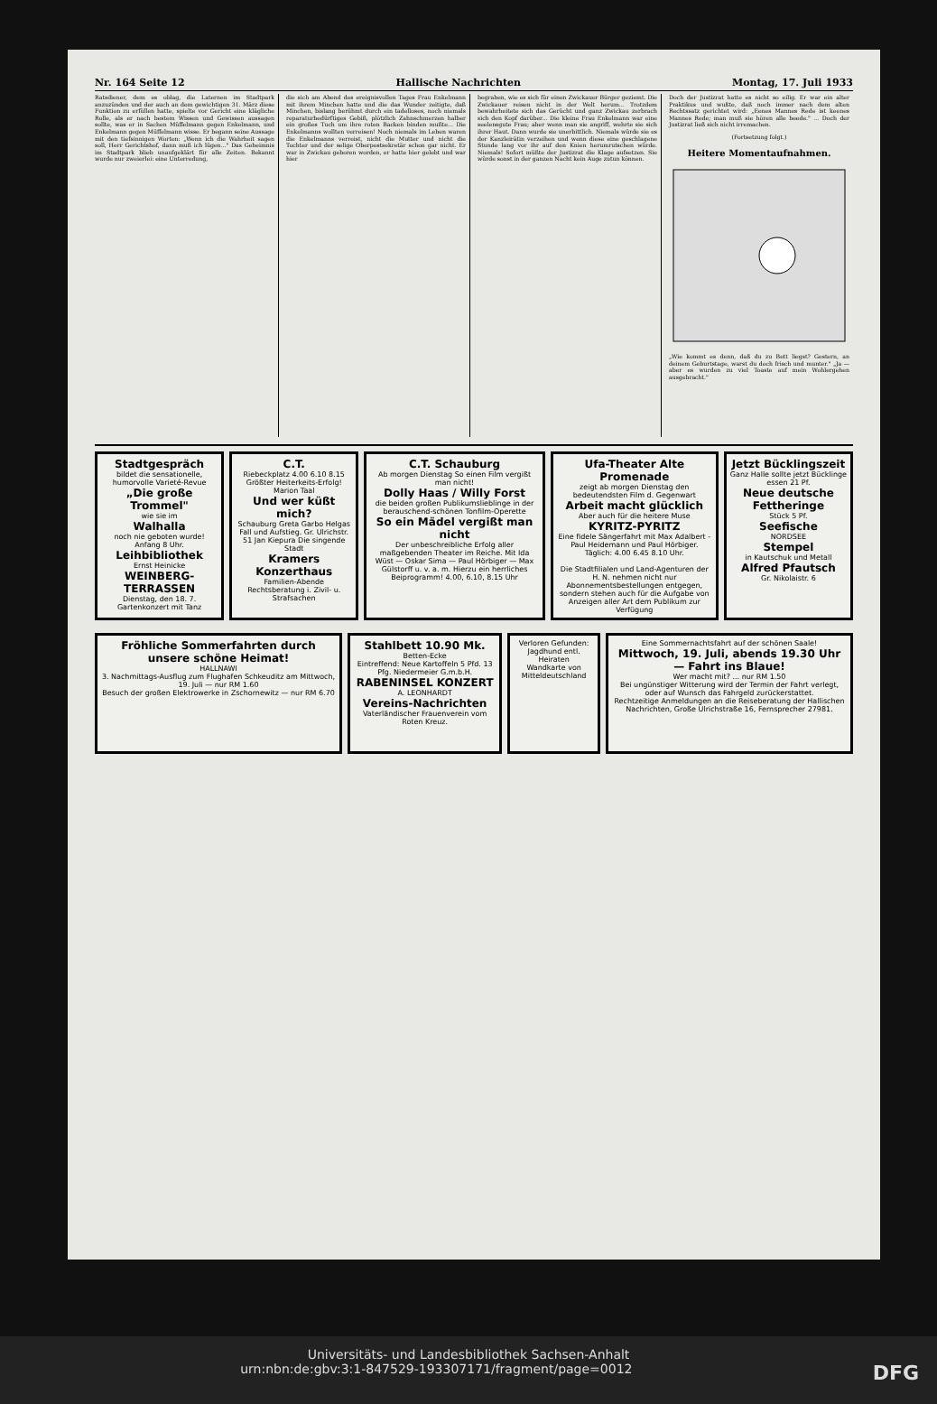Nr. 164 Seite 12 Hallische Nachrichten Montag, 17. Juli 1933
Ratsdiener, dem es oblag, die Laternen im Stadtpark anzuzünden und der auch an dem gewichtigen 31. März diese Funktion zu erfüllen hatte, spielte vor Gericht eine klägliche Rolle, als er nach bestem Wissen und Gewissen aussagen sollte, was er in Sachen Müffelmann gegen Enkelmann, und Enkelmann gegen Müffelmann wisse. Er begann seine Aussage mit den tiefsinnigen Worten: „Wenn ich die Wahrheit sagen soll, Herr Gerichtshof, dann muß ich lügen..." Das Geheimnis im Stadtpark blieb unaufgeklärt für alle Zeiten. Bekannt wurde nur zweierlei: eine Unterredung,
die sich am Abend des ereignisvollen Tages Frau Enkelmann mit ihrem Minchen hatte und die das Wunder zeitigte, daß Minchen, bislang berühmt durch ein tadelloses, noch niemals reparaturbedürftiges Gebiß, plötzlich Zahnschmerzen halber ein großes Tuch um ihre roten Backen binden mußte... Die Enkelmanns wollten verreisen! Noch niemals im Leben waren die Enkelmanns verreist, nicht die Mutter und nicht die Tochter und der selige Oberpostsekretär schon gar nicht. Er war in Zwickau geboren worden, er hatte hier gelebt und war hier
begraben, wie es sich für einen Zwickauer Bürger geziemt. Die Zwickauer reisen nicht in der Welt herum... Trotzdem bewahrheitete sich das Gerücht und ganz Zwickau zerbrach sich den Kopf darüber... Die kleine Frau Enkelmann war eine seelensgute Frau; aber wenn man sie angriff, wehrte sie sich ihrer Haut. Dann wurde sie unerbittlich. Niemals würde sie es der Kanzleirätin verzeihen und wenn diese eine geschlagene Stunde lang vor ihr auf den Knien herumrutschen würde. Niemals! Sofort müßte der Justizrat die Klage aufsetzen. Sie würde sonst in der ganzen Nacht kein Auge zutun können.
Doch der Justizrat hatte es nicht so eilig. Er war ein alter Praktikus und wußte, daß noch immer nach dem alten Rechtssatz gerichtet wird: „Eenes Mannes Rede ist keenes Mannes Rede; man muß sie hören alle beede." ... Doch der Justizrat ließ sich nicht irremachen.
(Fortsetzung folgt.)
Heitere Momentaufnahmen.
„Wie kommt es denn, daß du zu Bett liegst? Gestern, an deinem Geburtstage, warst du doch frisch und munter." „Ja — aber es wurden zu viel Toaste auf mein Wohlergehen ausgebracht."
Stadtgespräch
bildet die sensationelle, humorvolle Varieté-Revue
„Die große Trommel"
wie sie im
Walhalla
noch nie geboten wurde! Anfang 8 Uhr.
Leihbibliothek
Ernst Heinicke
WEINBERG-TERRASSEN
Dienstag, den 18. 7. Gartenkonzert mit Tanz
C.T.
Riebeckplatz 4.00 6.10 8.15 Größter Heiterkeits-Erfolg! Marion Taal
Und wer küßt mich?
Schauburg Greta Garbo Helgas Fall und Aufstieg. Gr. Ulrichstr. 51 Jan Kiepura Die singende Stadt
Kramers Konzerthaus
Familien-Abende
Rechtsberatung i. Zivil- u. Strafsachen
C.T. Schauburg
Ab morgen Dienstag So einen Film vergißt man nicht!
Dolly Haas / Willy Forst
die beiden großen Publikumslieblinge in der berauschend-schönen Tonfilm-Operette
So ein Mädel vergißt man nicht
Der unbeschreibliche Erfolg aller maßgebenden Theater im Reiche. Mit Ida Wüst — Oskar Sima — Paul Hörbiger — Max Gülstorff u. v. a. m. Hierzu ein herrliches Beiprogramm! 4.00, 6.10, 8.15 Uhr
Ufa-Theater Alte Promenade
zeigt ab morgen Dienstag den bedeutendsten Film d. Gegenwart
Arbeit macht glücklich
Aber auch für die heitere Muse
KYRITZ-PYRITZ
Eine fidele Sängerfahrt mit Max Adalbert - Paul Heidemann und Paul Hörbiger. Täglich: 4.00 6.45 8.10 Uhr.
Die Stadtfilialen und Land-Agenturen der H. N. nehmen nicht nur Abonnementsbestellungen entgegen, sondern stehen auch für die Aufgabe von Anzeigen aller Art dem Publikum zur Verfügung
Jetzt Bücklingszeit
Ganz Halle sollte jetzt Bücklinge essen 21 Pf.
Neue deutsche Fettheringe
Stück 5 Pf.
Seefische
NORDSEE
Stempel
in Kautschuk und Metall
Alfred Pfautsch
Gr. Nikolaistr. 6
Fröhliche Sommerfahrten durch unsere schöne Heimat!
HALLNAWI
3. Nachmittags-Ausflug zum Flughafen Schkeuditz am Mittwoch, 19. Juli — nur RM 1.60
Besuch der großen Elektrowerke in Zschornewitz — nur RM 6.70
Stahlbett 10.90 Mk.
Betten-Ecke
Eintreffend: Neue Kartoffeln 5 Pfd. 13 Pfg. Niedermeier G.m.b.H.
RABENINSEL KONZERT
A. LEONHARDT
Vereins-Nachrichten
Vaterländischer Frauenverein vom Roten Kreuz.
Verloren Gefunden: Jagdhund entl.
Heiraten
Wandkarte von Mitteldeutschland
Eine Sommernachtsfahrt auf der schönen Saale!
Mittwoch, 19. Juli, abends 19.30 Uhr — Fahrt ins Blaue!
Wer macht mit? ... nur RM 1.50
Bei ungünstiger Witterung wird der Termin der Fahrt verlegt, oder auf Wunsch das Fahrgeld zurückerstattet.
Rechtzeitige Anmeldungen an die Reiseberatung der Hallischen Nachrichten, Große Ulrichstraße 16, Fernsprecher 27981.
Universitäts- und Landesbibliothek Sachsen-Anhalt
urn:nbn:de:gbv:3:1-847529-193307171/fragment/page=0012 DFG